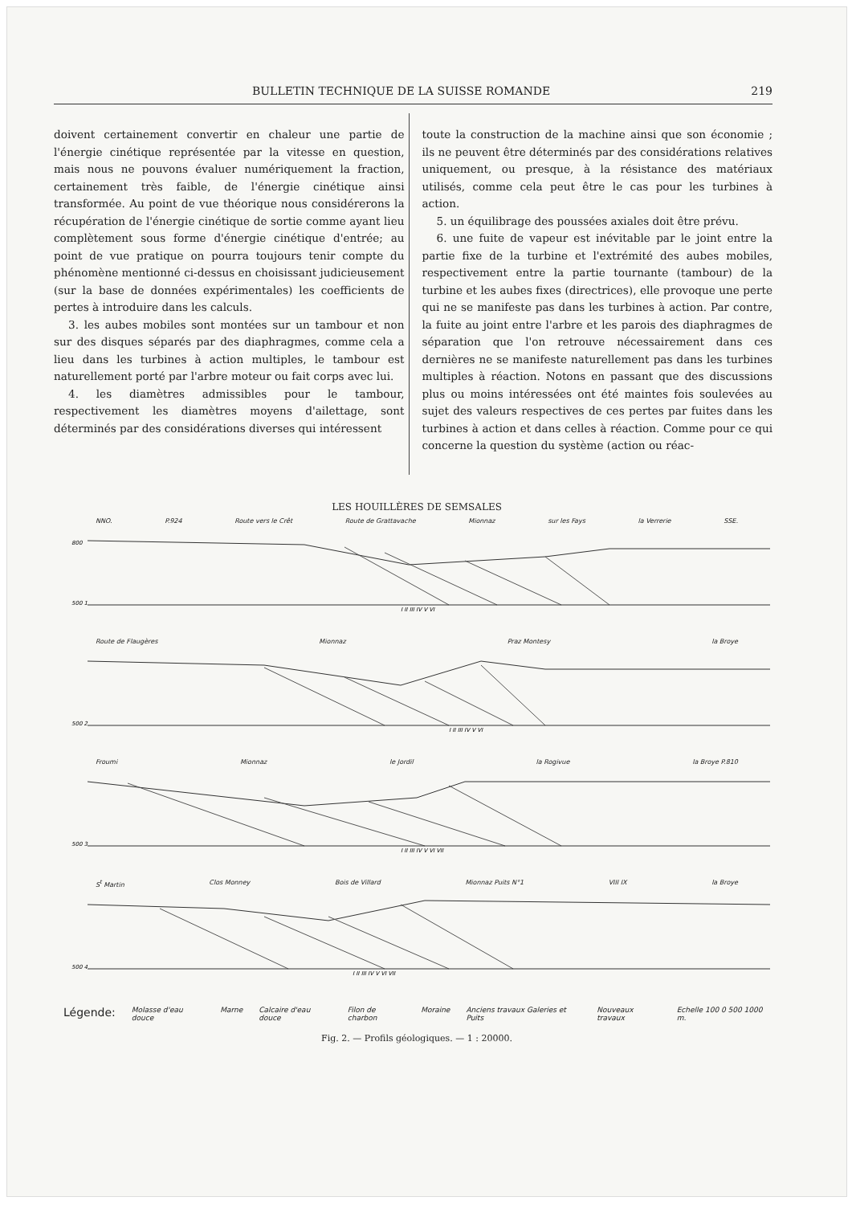BULLETIN TECHNIQUE DE LA SUISSE ROMANDE 219
doivent certainement convertir en chaleur une partie de l'énergie cinétique représentée par la vitesse en question, mais nous ne pouvons évaluer numériquement la fraction, certainement très faible, de l'énergie cinétique ainsi transformée. Au point de vue théorique nous considérerons la récupération de l'énergie cinétique de sortie comme ayant lieu complètement sous forme d'énergie cinétique d'entrée; au point de vue pratique on pourra toujours tenir compte du phénomène mentionné ci-dessus en choisissant judicieusement (sur la base de données expérimentales) les coefficients de pertes à introduire dans les calculs.
3. les aubes mobiles sont montées sur un tambour et non sur des disques séparés par des diaphragmes, comme cela a lieu dans les turbines à action multiples, le tambour est naturellement porté par l'arbre moteur ou fait corps avec lui.
4. les diamètres admissibles pour le tambour, respectivement les diamètres moyens d'ailettage, sont déterminés par des considérations diverses qui intéressent
toute la construction de la machine ainsi que son économie ; ils ne peuvent être déterminés par des considérations relatives uniquement, ou presque, à la résistance des matériaux utilisés, comme cela peut être le cas pour les turbines à action.
5. un équilibrage des poussées axiales doit être prévu.
6. une fuite de vapeur est inévitable par le joint entre la partie fixe de la turbine et l'extrémité des aubes mobiles, respectivement entre la partie tournante (tambour) de la turbine et les aubes fixes (directrices), elle provoque une perte qui ne se manifeste pas dans les turbines à action. Par contre, la fuite au joint entre l'arbre et les parois des diaphragmes de séparation que l'on retrouve nécessairement dans ces dernières ne se manifeste naturellement pas dans les turbines multiples à réaction. Notons en passant que des discussions plus ou moins intéressées ont été maintes fois soulevées au sujet des valeurs respectives de ces pertes par fuites dans les turbines à action et dans celles à réaction. Comme pour ce qui concerne la question du système (action ou réac-
LES HOUILLÈRES DE SEMSALES
NNO. P.924 Route vers le Crêt Route de Grattavache Mionnaz sur les Fays la Verrerie SSE.
800
500 1
I II III IV V VI
Route de Flaugères Mionnaz Praz Montesy la Broye
500 2
I II III IV V VI
Froumi Mionnaz le Jordil la Rogivue la Broye P.810
500 3
I II III IV V VI VII
S<sup>t</sup> Martin Clos Monney Bois de Villard Mionnaz Puits N°1 VIII IX la Broye
500 4
I II III IV V VI VII
Légende: Molasse d'eau douce Marne Calcaire d'eau douce Filon de charbon Moraine Anciens travaux Galeries et Puits Nouveaux travaux Echelle 100 0 500 1000 m.
Fig. 2. — Profils géologiques. — 1 : 20000.